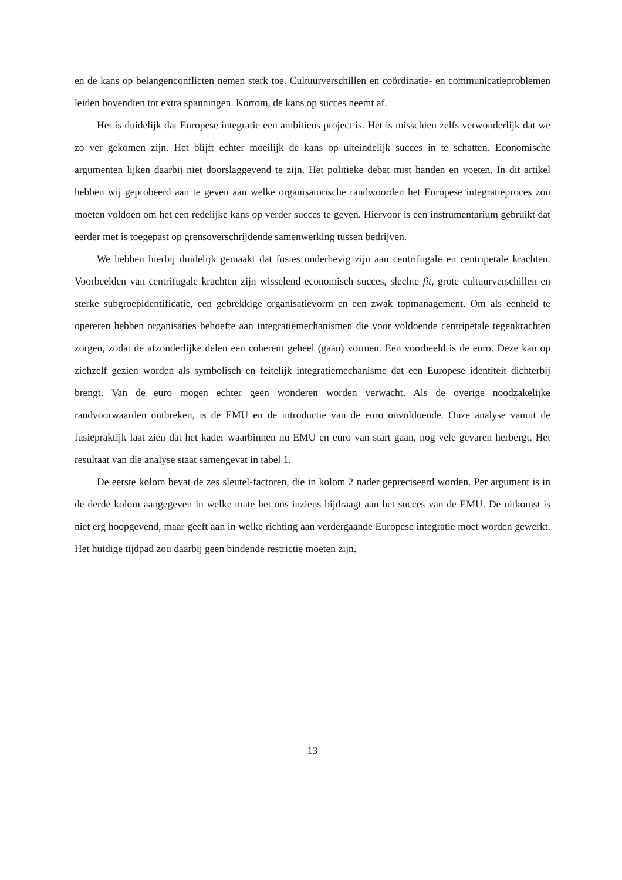en de kans op belangenconflicten nemen sterk toe. Cultuurverschillen en coördinatie- en communicatieproblemen leiden bovendien tot extra spanningen. Kortom, de kans op succes neemt af.
Het is duidelijk dat Europese integratie een ambitieus project is. Het is misschien zelfs verwonderlijk dat we zo ver gekomen zijn. Het blijft echter moeilijk de kans op uiteindelijk succes in te schatten. Economische argumenten lijken daarbij niet doorslaggevend te zijn. Het politieke debat mist handen en voeten. In dit artikel hebben wij geprobeerd aan te geven aan welke organisatorische randwoorden het Europese integratieproces zou moeten voldoen om het een redelijke kans op verder succes te geven. Hiervoor is een instrumentarium gebruikt dat eerder met is toegepast op grensoverschrijdende samenwerking tussen bedrijven.
We hebben hierbij duidelijk gemaakt dat fusies onderhevig zijn aan centrifugale en centripetale krachten. Voorbeelden van centrifugale krachten zijn wisselend economisch succes, slechte fit, grote cultuurverschillen en sterke subgroepidentificatie, een gebrekkige organisatievorm en een zwak topmanagement. Om als eenheid te opereren hebben organisaties behoefte aan integratiemechanismen die voor voldoende centripetale tegenkrachten zorgen, zodat de afzonderlijke delen een coherent geheel (gaan) vormen. Een voorbeeld is de euro. Deze kan op zichzelf gezien worden als symbolisch en feitelijk integratiemechanisme dat een Europese identiteit dichterbij brengt. Van de euro mogen echter geen wonderen worden verwacht. Als de overige noodzakelijke randvoorwaarden ontbreken, is de EMU en de introductie van de euro onvoldoende. Onze analyse vanuit de fusiepraktijk laat zien dat het kader waarbinnen nu EMU en euro van start gaan, nog vele gevaren herbergt. Het resultaat van die analyse staat samengevat in tabel 1.
De eerste kolom bevat de zes sleutel-factoren, die in kolom 2 nader gepreciseerd worden. Per argument is in de derde kolom aangegeven in welke mate het ons inziens bijdraagt aan het succes van de EMU. De uitkomst is niet erg hoopgevend, maar geeft aan in welke richting aan verdergaande Europese integratie moet worden gewerkt. Het huidige tijdpad zou daarbij geen bindende restrictie moeten zijn.
13